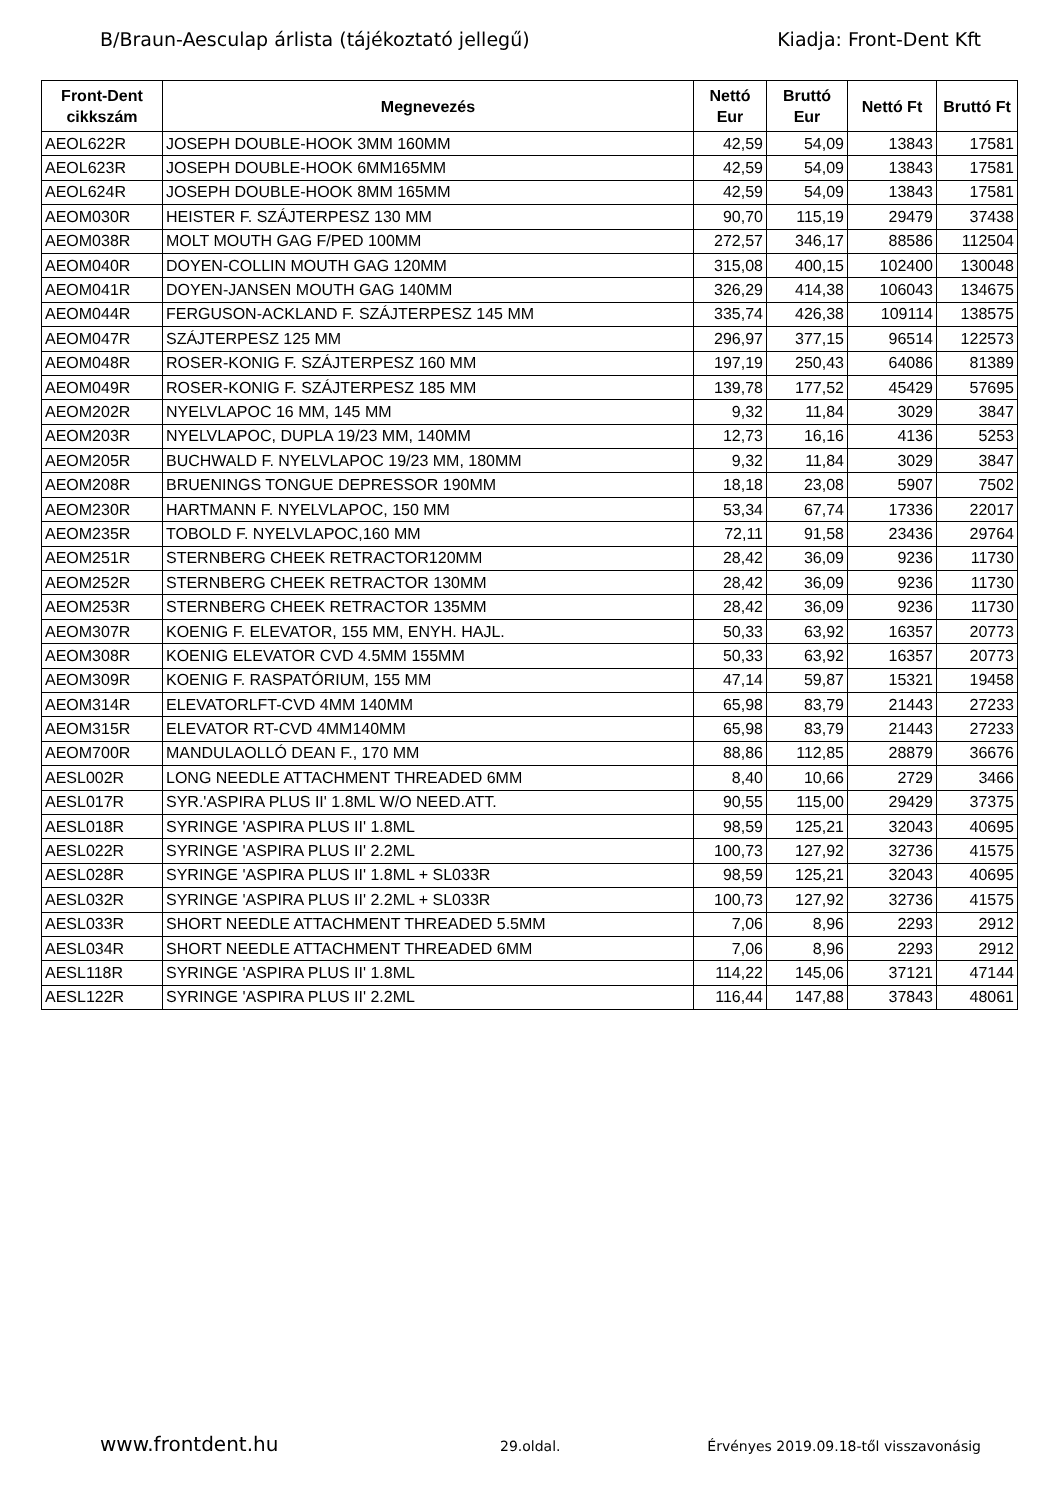B/Braun-Aesculap árlista (tájékoztató jellegű) Kiadja: Front-Dent Kft
| Front-Dent cikkszám | Megnevezés | Nettó Eur | Bruttó Eur | Nettó Ft | Bruttó Ft |
| --- | --- | --- | --- | --- | --- |
| AEOL622R | JOSEPH DOUBLE-HOOK 3MM 160MM | 42,59 | 54,09 | 13843 | 17581 |
| AEOL623R | JOSEPH DOUBLE-HOOK 6MM165MM | 42,59 | 54,09 | 13843 | 17581 |
| AEOL624R | JOSEPH DOUBLE-HOOK 8MM 165MM | 42,59 | 54,09 | 13843 | 17581 |
| AEOM030R | HEISTER F. SZÁJTERPESZ 130 MM | 90,70 | 115,19 | 29479 | 37438 |
| AEOM038R | MOLT MOUTH GAG F/PED 100MM | 272,57 | 346,17 | 88586 | 112504 |
| AEOM040R | DOYEN-COLLIN MOUTH GAG 120MM | 315,08 | 400,15 | 102400 | 130048 |
| AEOM041R | DOYEN-JANSEN MOUTH GAG 140MM | 326,29 | 414,38 | 106043 | 134675 |
| AEOM044R | FERGUSON-ACKLAND F. SZÁJTERPESZ 145 MM | 335,74 | 426,38 | 109114 | 138575 |
| AEOM047R | SZÁJTERPESZ 125 MM | 296,97 | 377,15 | 96514 | 122573 |
| AEOM048R | ROSER-KONIG F. SZÁJTERPESZ 160 MM | 197,19 | 250,43 | 64086 | 81389 |
| AEOM049R | ROSER-KONIG F. SZÁJTERPESZ 185 MM | 139,78 | 177,52 | 45429 | 57695 |
| AEOM202R | NYELVLAPOC 16 MM, 145 MM | 9,32 | 11,84 | 3029 | 3847 |
| AEOM203R | NYELVLAPOC, DUPLA 19/23 MM, 140MM | 12,73 | 16,16 | 4136 | 5253 |
| AEOM205R | BUCHWALD F. NYELVLAPOC 19/23 MM, 180MM | 9,32 | 11,84 | 3029 | 3847 |
| AEOM208R | BRUENINGS TONGUE DEPRESSOR 190MM | 18,18 | 23,08 | 5907 | 7502 |
| AEOM230R | HARTMANN F. NYELVLAPOC, 150 MM | 53,34 | 67,74 | 17336 | 22017 |
| AEOM235R | TOBOLD F. NYELVLAPOC,160 MM | 72,11 | 91,58 | 23436 | 29764 |
| AEOM251R | STERNBERG CHEEK RETRACTOR120MM | 28,42 | 36,09 | 9236 | 11730 |
| AEOM252R | STERNBERG CHEEK RETRACTOR 130MM | 28,42 | 36,09 | 9236 | 11730 |
| AEOM253R | STERNBERG CHEEK RETRACTOR 135MM | 28,42 | 36,09 | 9236 | 11730 |
| AEOM307R | KOENIG F. ELEVATOR, 155 MM, ENYH. HAJL. | 50,33 | 63,92 | 16357 | 20773 |
| AEOM308R | KOENIG ELEVATOR CVD 4.5MM 155MM | 50,33 | 63,92 | 16357 | 20773 |
| AEOM309R | KOENIG F. RASPATÓRIUM, 155 MM | 47,14 | 59,87 | 15321 | 19458 |
| AEOM314R | ELEVATORLFT-CVD 4MM 140MM | 65,98 | 83,79 | 21443 | 27233 |
| AEOM315R | ELEVATOR RT-CVD 4MM140MM | 65,98 | 83,79 | 21443 | 27233 |
| AEOM700R | MANDULAOLLÓ DEAN F., 170 MM | 88,86 | 112,85 | 28879 | 36676 |
| AESL002R | LONG NEEDLE ATTACHMENT THREADED 6MM | 8,40 | 10,66 | 2729 | 3466 |
| AESL017R | SYR.'ASPIRA PLUS II' 1.8ML W/O NEED.ATT. | 90,55 | 115,00 | 29429 | 37375 |
| AESL018R | SYRINGE 'ASPIRA PLUS II' 1.8ML | 98,59 | 125,21 | 32043 | 40695 |
| AESL022R | SYRINGE 'ASPIRA PLUS II' 2.2ML | 100,73 | 127,92 | 32736 | 41575 |
| AESL028R | SYRINGE 'ASPIRA PLUS II' 1.8ML + SL033R | 98,59 | 125,21 | 32043 | 40695 |
| AESL032R | SYRINGE 'ASPIRA PLUS II' 2.2ML + SL033R | 100,73 | 127,92 | 32736 | 41575 |
| AESL033R | SHORT NEEDLE ATTACHMENT THREADED 5.5MM | 7,06 | 8,96 | 2293 | 2912 |
| AESL034R | SHORT NEEDLE ATTACHMENT THREADED 6MM | 7,06 | 8,96 | 2293 | 2912 |
| AESL118R | SYRINGE 'ASPIRA PLUS II' 1.8ML | 114,22 | 145,06 | 37121 | 47144 |
| AESL122R | SYRINGE 'ASPIRA PLUS II' 2.2ML | 116,44 | 147,88 | 37843 | 48061 |
www.frontdent.hu 29.oldal. Érvényes 2019.09.18-től visszavonásig